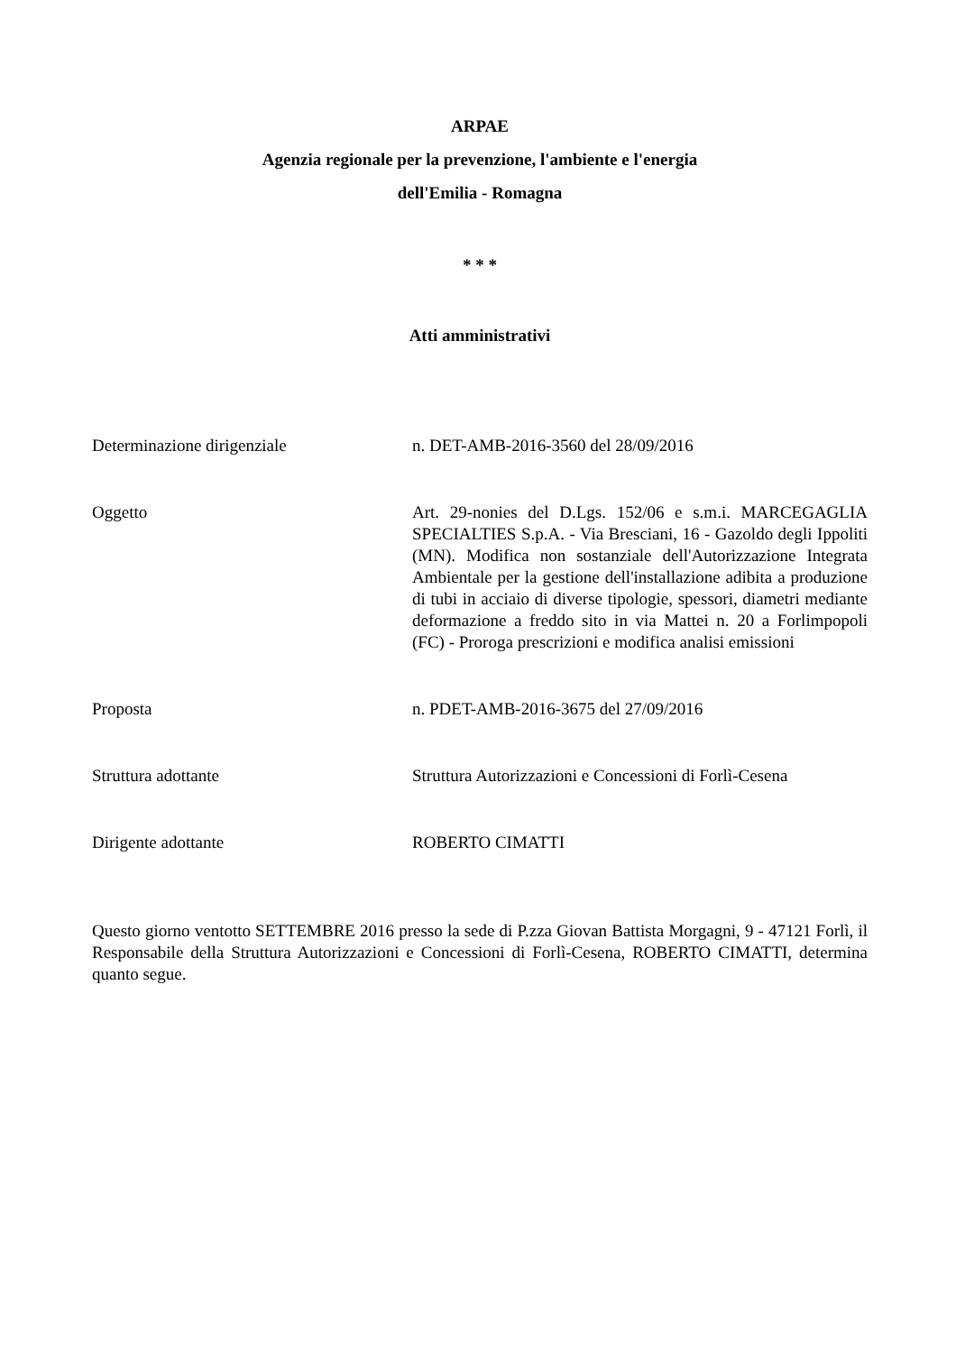ARPAE
Agenzia regionale per la prevenzione, l'ambiente e l'energia
dell'Emilia - Romagna
* * *
Atti amministrativi
Determinazione dirigenziale n. DET-AMB-2016-3560 del 28/09/2016
Oggetto Art. 29-nonies del D.Lgs. 152/06 e s.m.i. MARCEGAGLIA SPECIALTIES S.p.A. - Via Bresciani, 16 - Gazoldo degli Ippoliti (MN). Modifica non sostanziale dell'Autorizzazione Integrata Ambientale per la gestione dell'installazione adibita a produzione di tubi in acciaio di diverse tipologie, spessori, diametri mediante deformazione a freddo sito in via Mattei n. 20 a Forlimpopoli (FC) - Proroga prescrizioni e modifica analisi emissioni
Proposta n. PDET-AMB-2016-3675 del 27/09/2016
Struttura adottante Struttura Autorizzazioni e Concessioni di Forlì-Cesena
Dirigente adottante ROBERTO CIMATTI
Questo giorno ventotto SETTEMBRE 2016 presso la sede di P.zza Giovan Battista Morgagni, 9 - 47121 Forlì, il Responsabile della Struttura Autorizzazioni e Concessioni di Forlì-Cesena, ROBERTO CIMATTI, determina quanto segue.